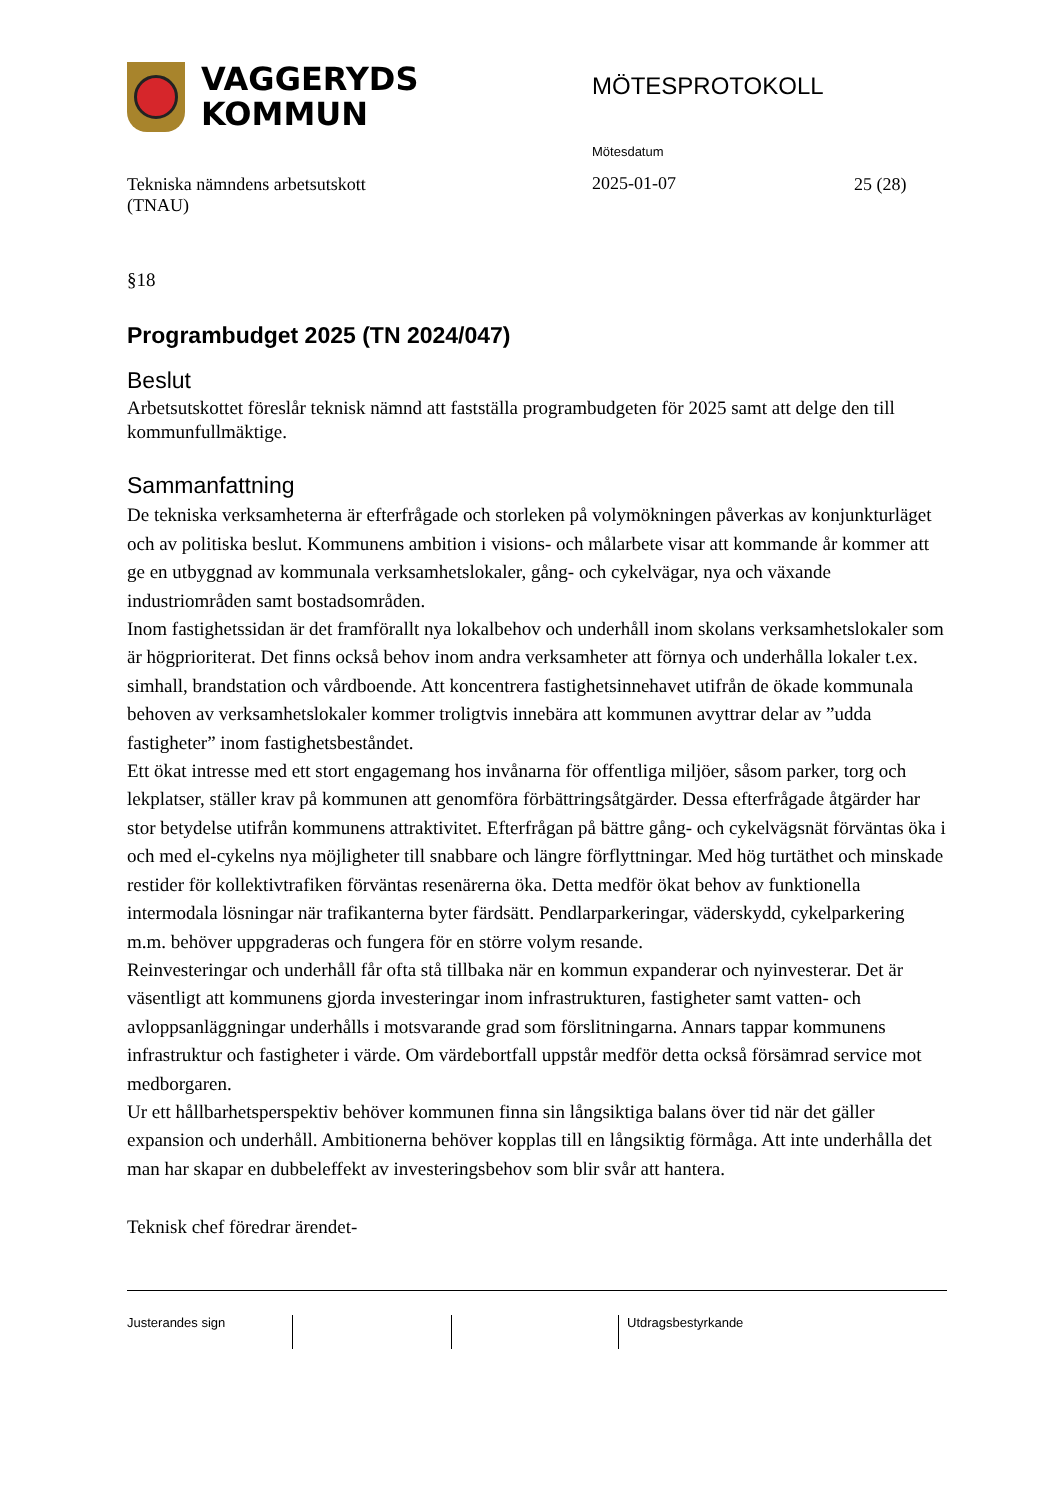VAGGERYDS
KOMMUN
MÖTESPROTOKOLL
Tekniska nämndens arbetsutskott
(TNAU)
Mötesdatum
2025-01-07
25 (28)
§18
Programbudget 2025 (TN 2024/047)
Beslut
Arbetsutskottet föreslår teknisk nämnd att fastställa programbudgeten för 2025 samt att delge den till kommunfullmäktige.
Sammanfattning
De tekniska verksamheterna är efterfrågade och storleken på volymökningen påverkas av konjunkturläget och av politiska beslut. Kommunens ambition i visions- och målarbete visar att kommande år kommer att ge en utbyggnad av kommunala verksamhetslokaler, gång- och cykelvägar, nya och växande industriområden samt bostadsområden.
Inom fastighetssidan är det framförallt nya lokalbehov och underhåll inom skolans verksamhetslokaler som är högprioriterat. Det finns också behov inom andra verksamheter att förnya och underhålla lokaler t.ex. simhall, brandstation och vårdboende. Att koncentrera fastighetsinnehavet utifrån de ökade kommunala behoven av verksamhetslokaler kommer troligtvis innebära att kommunen avyttrar delar av ”udda fastigheter” inom fastighetsbeståndet.
Ett ökat intresse med ett stort engagemang hos invånarna för offentliga miljöer, såsom parker, torg och lekplatser, ställer krav på kommunen att genomföra förbättringsåtgärder. Dessa efterfrågade åtgärder har stor betydelse utifrån kommunens attraktivitet. Efterfrågan på bättre gång- och cykelvägsnät förväntas öka i och med el-cykelns nya möjligheter till snabbare och längre förflyttningar. Med hög turtäthet och minskade restider för kollektivtrafiken förväntas resenärerna öka. Detta medför ökat behov av funktionella intermodala lösningar när trafikanterna byter färdsätt. Pendlarparkeringar, väderskydd, cykelparkering m.m. behöver uppgraderas och fungera för en större volym resande.
Reinvesteringar och underhåll får ofta stå tillbaka när en kommun expanderar och nyinvesterar. Det är väsentligt att kommunens gjorda investeringar inom infrastrukturen, fastigheter samt vatten- och avloppsanläggningar underhålls i motsvarande grad som förslitningarna. Annars tappar kommunens infrastruktur och fastigheter i värde. Om värdebortfall uppstår medför detta också försämrad service mot medborgaren.
Ur ett hållbarhetsperspektiv behöver kommunen finna sin långsiktiga balans över tid när det gäller expansion och underhåll. Ambitionerna behöver kopplas till en långsiktig förmåga. Att inte underhålla det man har skapar en dubbeleffekt av investeringsbehov som blir svår att hantera.
Teknisk chef föredrar ärendet-
Justerandes sign Utdragsbestyrkande